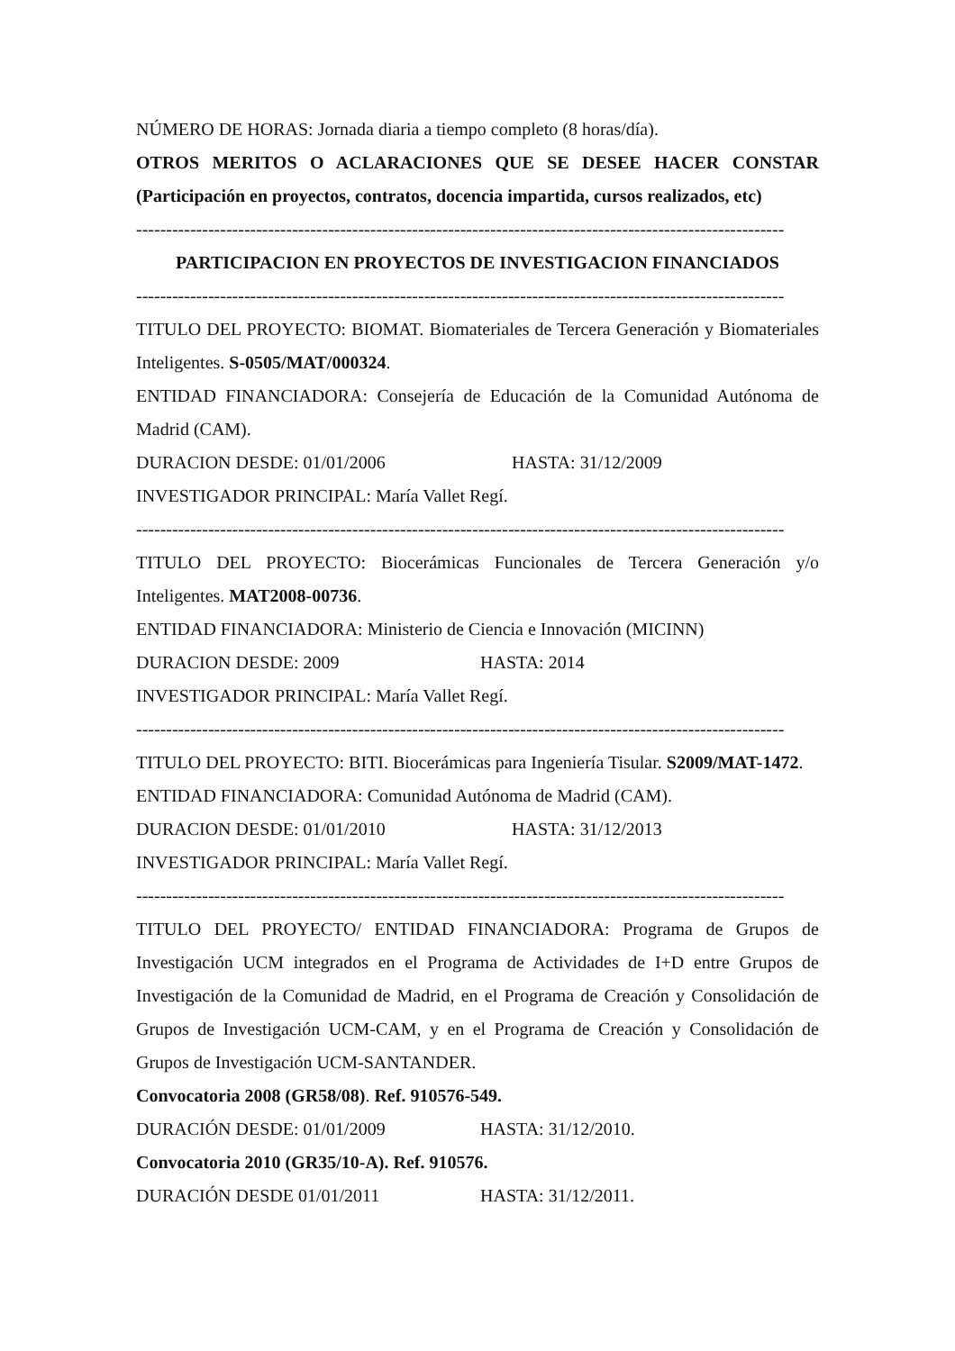NÚMERO DE HORAS: Jornada diaria a tiempo completo (8 horas/día).
OTROS MERITOS O ACLARACIONES QUE SE DESEE HACER CONSTAR (Participación en proyectos, contratos, docencia impartida, cursos realizados, etc)
------------------------------------------------------------------------------------------------------------
PARTICIPACION EN PROYECTOS DE INVESTIGACION FINANCIADOS
------------------------------------------------------------------------------------------------------------
TITULO DEL PROYECTO: BIOMAT. Biomateriales de Tercera Generación y Biomateriales Inteligentes. S-0505/MAT/000324.
ENTIDAD FINANCIADORA: Consejería de Educación de la Comunidad Autónoma de Madrid (CAM).
DURACION DESDE: 01/01/2006 HASTA: 31/12/2009
INVESTIGADOR PRINCIPAL: María Vallet Regí.
------------------------------------------------------------------------------------------------------------
TITULO DEL PROYECTO: Biocerámicas Funcionales de Tercera Generación y/o Inteligentes. MAT2008-00736.
ENTIDAD FINANCIADORA: Ministerio de Ciencia e Innovación (MICINN)
DURACION DESDE: 2009 HASTA: 2014
INVESTIGADOR PRINCIPAL: María Vallet Regí.
------------------------------------------------------------------------------------------------------------
TITULO DEL PROYECTO: BITI. Biocerámicas para Ingeniería Tisular. S2009/MAT-1472.
ENTIDAD FINANCIADORA: Comunidad Autónoma de Madrid (CAM).
DURACION DESDE: 01/01/2010 HASTA: 31/12/2013
INVESTIGADOR PRINCIPAL: María Vallet Regí.
------------------------------------------------------------------------------------------------------------
TITULO DEL PROYECTO/ ENTIDAD FINANCIADORA: Programa de Grupos de Investigación UCM integrados en el Programa de Actividades de I+D entre Grupos de Investigación de la Comunidad de Madrid, en el Programa de Creación y Consolidación de Grupos de Investigación UCM-CAM, y en el Programa de Creación y Consolidación de Grupos de Investigación UCM-SANTANDER.
Convocatoria 2008 (GR58/08). Ref. 910576-549.
DURACIÓN DESDE: 01/01/2009 HASTA: 31/12/2010.
Convocatoria 2010 (GR35/10-A). Ref. 910576.
DURACIÓN DESDE 01/01/2011 HASTA: 31/12/2011.